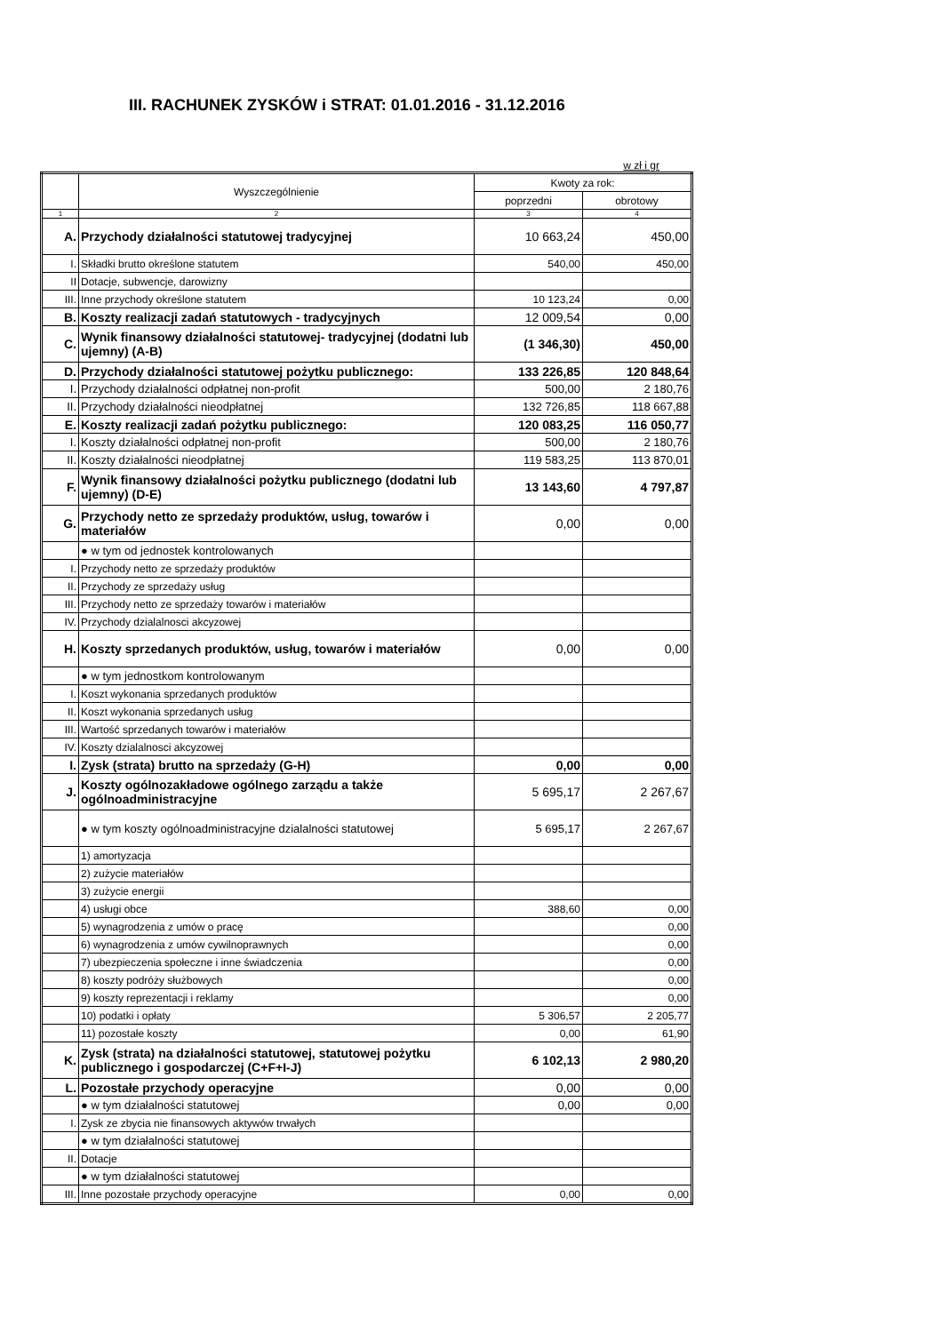III. RACHUNEK ZYSKÓW i STRAT: 01.01.2016 - 31.12.2016
w zł i gr
| | Wyszczególnienie | Kwoty za rok: | |
| --- | --- | --- | --- |
| | | poprzedni | obrotowy |
| 1 | 2 | 3 | 4 |
| A. | Przychody działalności statutowej tradycyjnej | 10 663,24 | 450,00 |
| I. | Składki brutto określone statutem | 540,00 | 450,00 |
| II | Dotacje, subwencje, darowizny | | |
| III. | Inne przychody określone statutem | 10 123,24 | 0,00 |
| B. | Koszty realizacji zadań statutowych - tradycyjnych | 12 009,54 | 0,00 |
| C. | Wynik finansowy działalności statutowej- tradycyjnej (dodatni lub ujemny) (A-B) | (1 346,30) | 450,00 |
| D. | Przychody działalności statutowej pożytku publicznego: | 133 226,85 | 120 848,64 |
| I. | Przychody działalności odpłatnej non-profit | 500,00 | 2 180,76 |
| II. | Przychody działalności nieodpłatnej | 132 726,85 | 118 667,88 |
| E. | Koszty realizacji zadań pożytku publicznego: | 120 083,25 | 116 050,77 |
| I. | Koszty działalności odpłatnej non-profit | 500,00 | 2 180,76 |
| II. | Koszty działalności nieodpłatnej | 119 583,25 | 113 870,01 |
| F. | Wynik finansowy działalności pożytku publicznego (dodatni lub ujemny) (D-E) | 13 143,60 | 4 797,87 |
| G. | Przychody netto ze sprzedaży produktów, usług, towarów i materiałów | 0,00 | 0,00 |
| | ● w tym od jednostek kontrolowanych | | |
| I. | Przychody netto ze sprzedaży produktów | | |
| II. | Przychody ze sprzedaży usług | | |
| III. | Przychody netto ze sprzedaży towarów i materiałów | | |
| IV. | Przychody dzialalnosci akcyzowej | | |
| H. | Koszty sprzedanych produktów, usług, towarów i materiałów | 0,00 | 0,00 |
| | ● w tym jednostkom kontrolowanym | | |
| I. | Koszt wykonania sprzedanych produktów | | |
| II. | Koszt wykonania sprzedanych usług | | |
| III. | Wartość sprzedanych towarów i materiałów | | |
| IV. | Koszty dzialalnosci akcyzowej | | |
| I. | Zysk (strata) brutto na sprzedaży (G-H) | 0,00 | 0,00 |
| J. | Koszty ogólnozakładowe ogólnego zarządu a także ogólnoadministracyjne | 5 695,17 | 2 267,67 |
| | ● w tym koszty ogólnoadministracyjne dzialalności statutowej | 5 695,17 | 2 267,67 |
| | 1) amortyzacja | | |
| | 2) zużycie materiałów | | |
| | 3) zużycie energii | | |
| | 4) usługi obce | 388,60 | 0,00 |
| | 5) wynagrodzenia z umów o pracę | | 0,00 |
| | 6) wynagrodzenia z umów cywilnoprawnych | | 0,00 |
| | 7) ubezpieczenia społeczne i inne świadczenia | | 0,00 |
| | 8) koszty podróży służbowych | | 0,00 |
| | 9) koszty reprezentacji i reklamy | | 0,00 |
| | 10) podatki i opłaty | 5 306,57 | 2 205,77 |
| | 11) pozostałe koszty | 0,00 | 61,90 |
| K. | Zysk (strata) na działalności statutowej, statutowej pożytku publicznego i gospodarczej (C+F+I-J) | 6 102,13 | 2 980,20 |
| L. | Pozostałe przychody operacyjne | 0,00 | 0,00 |
| | ● w tym działalności statutowej | 0,00 | 0,00 |
| I. | Zysk ze zbycia nie finansowych aktywów trwałych | | |
| | ● w tym działalności statutowej | | |
| II. | Dotacje | | |
| | ● w tym działalności statutowej | | |
| III. | Inne pozostałe przychody operacyjne | 0,00 | 0,00 |